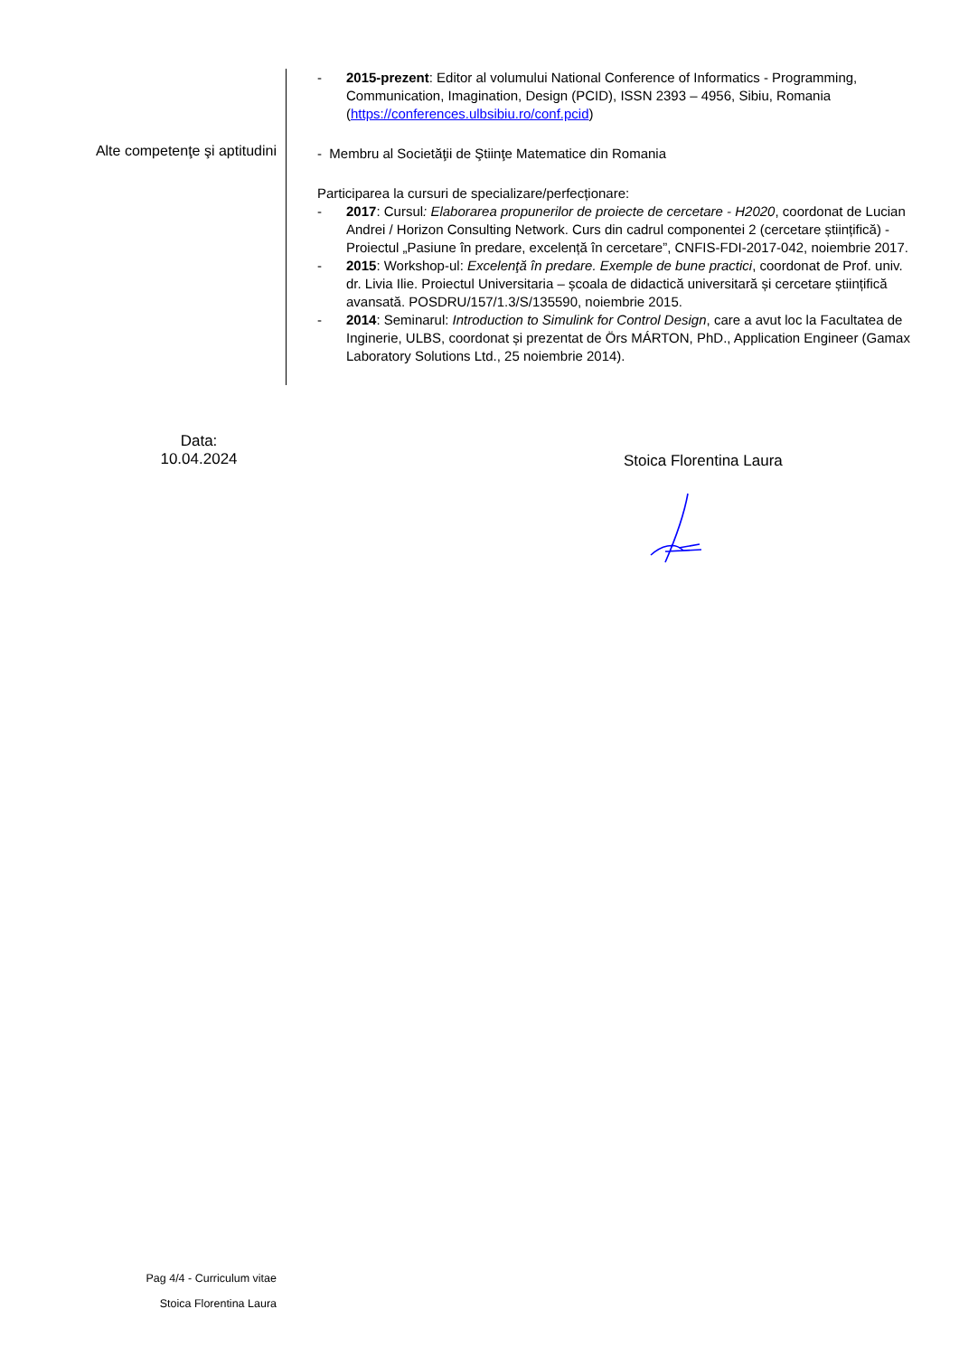- 2015-prezent: Editor al volumului National Conference of Informatics - Programming, Communication, Imagination, Design (PCID), ISSN 2393 – 4956, Sibiu, Romania (https://conferences.ulbsibiu.ro/conf.pcid)
Alte competenţe şi aptitudini
- Membru al Societăţii de Ştiinţe Matematice din Romania
Participarea la cursuri de specializare/perfecționare:
- 2017: Cursul: Elaborarea propunerilor de proiecte de cercetare - H2020, coordonat de Lucian Andrei / Horizon Consulting Network. Curs din cadrul componentei 2 (cercetare științifică) - Proiectul „Pasiune în predare, excelență în cercetare”, CNFIS-FDI-2017-042, noiembrie 2017.
- 2015: Workshop-ul: Excelenţă în predare. Exemple de bune practici, coordonat de Prof. univ. dr. Livia Ilie. Proiectul Universitaria – școala de didactică universitară și cercetare științifică avansată. POSDRU/157/1.3/S/135590, noiembrie 2015.
- 2014: Seminarul: Introduction to Simulink for Control Design, care a avut loc la Facultatea de Inginerie, ULBS, coordonat și prezentat de Örs MÁRTON, PhD., Application Engineer (Gamax Laboratory Solutions Ltd., 25 noiembrie 2014).
Data:
10.04.2024
Stoica Florentina Laura
Pag 4/4 - Curriculum vitae
Stoica Florentina Laura